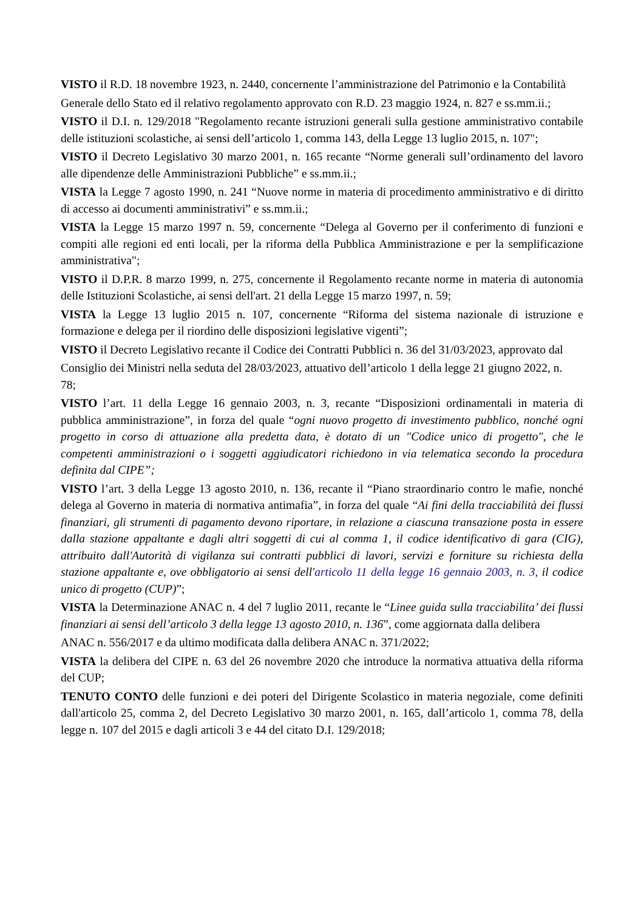VISTO il R.D. 18 novembre 1923, n. 2440, concernente l’amministrazione del Patrimonio e la Contabilità
Generale dello Stato ed il relativo regolamento approvato con R.D. 23 maggio 1924, n. 827 e ss.mm.ii.;
VISTO il D.I. n. 129/2018 "Regolamento recante istruzioni generali sulla gestione amministrativo contabile delle istituzioni scolastiche, ai sensi dell’articolo 1, comma 143, della Legge 13 luglio 2015, n. 107";
VISTO il Decreto Legislativo 30 marzo 2001, n. 165 recante “Norme generali sull’ordinamento del lavoro alle dipendenze delle Amministrazioni Pubbliche” e ss.mm.ii.;
VISTA la Legge 7 agosto 1990, n. 241 “Nuove norme in materia di procedimento amministrativo e di diritto di accesso ai documenti amministrativi” e ss.mm.ii.;
VISTA la Legge 15 marzo 1997 n. 59, concernente “Delega al Governo per il conferimento di funzioni e compiti alle regioni ed enti locali, per la riforma della Pubblica Amministrazione e per la semplificazione amministrativa";
VISTO il D.P.R. 8 marzo 1999, n. 275, concernente il Regolamento recante norme in materia di autonomia delle Istituzioni Scolastiche, ai sensi dell'art. 21 della Legge 15 marzo 1997, n. 59;
VISTA la Legge 13 luglio 2015 n. 107, concernente “Riforma del sistema nazionale di istruzione e formazione e delega per il riordino delle disposizioni legislative vigenti”;
VISTO il Decreto Legislativo recante il Codice dei Contratti Pubblici n. 36 del 31/03/2023, approvato dal
Consiglio dei Ministri nella seduta del 28/03/2023, attuativo dell’articolo 1 della legge 21 giugno 2022, n.
78;
VISTO l’art. 11 della Legge 16 gennaio 2003, n. 3, recante “Disposizioni ordinamentali in materia di pubblica amministrazione”, in forza del quale “ogni nuovo progetto di investimento pubblico, nonché ogni progetto in corso di attuazione alla predetta data, è dotato di un "Codice unico di progetto", che le competenti amministrazioni o i soggetti aggiudicatori richiedono in via telematica secondo la procedura definita dal CIPE”;
VISTO l’art. 3 della Legge 13 agosto 2010, n. 136, recante il “Piano straordinario contro le mafie, nonché delega al Governo in materia di normativa antimafia”, in forza del quale “Ai fini della tracciabilità dei flussi finanziari, gli strumenti di pagamento devono riportare, in relazione a ciascuna transazione posta in essere dalla stazione appaltante e dagli altri soggetti di cui al comma 1, il codice identificativo di gara (CIG), attribuito dall'Autorità di vigilanza sui contratti pubblici di lavori, servizi e forniture su richiesta della stazione appaltante e, ove obbligatorio ai sensi dell'articolo 11 della legge 16 gennaio 2003, n. 3, il codice unico di progetto (CUP)”;
VISTA la Determinazione ANAC n. 4 del 7 luglio 2011, recante le “Linee guida sulla tracciabilita’ dei flussi finanziari ai sensi dell’articolo 3 della legge 13 agosto 2010, n. 136”, come aggiornata dalla delibera
ANAC n. 556/2017 e da ultimo modificata dalla delibera ANAC n. 371/2022;
VISTA la delibera del CIPE n. 63 del 26 novembre 2020 che introduce la normativa attuativa della riforma del CUP;
TENUTO CONTO delle funzioni e dei poteri del Dirigente Scolastico in materia negoziale, come definiti dall'articolo 25, comma 2, del Decreto Legislativo 30 marzo 2001, n. 165, dall’articolo 1, comma 78, della legge n. 107 del 2015 e dagli articoli 3 e 44 del citato D.I. 129/2018;